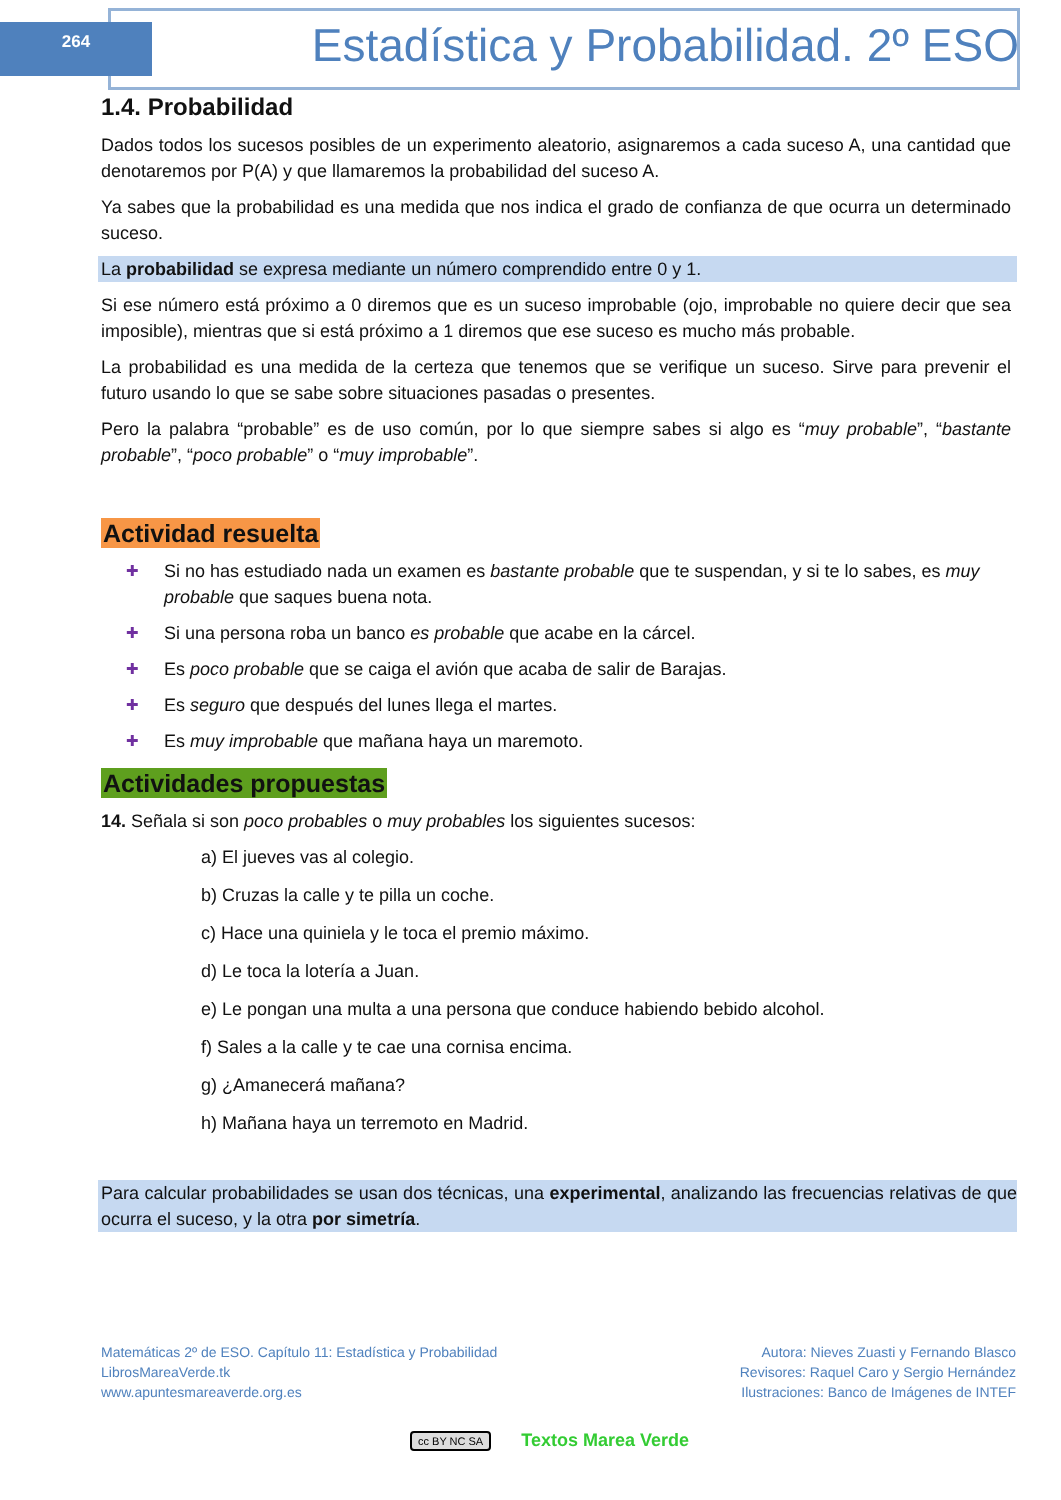264
Estadística y Probabilidad. 2º ESO
1.4. Probabilidad
Dados todos los sucesos posibles de un experimento aleatorio, asignaremos a cada suceso A, una cantidad que denotaremos por P(A) y que llamaremos la probabilidad del suceso A.
Ya sabes que la probabilidad es una medida que nos indica el grado de confianza de que ocurra un determinado suceso.
La probabilidad se expresa mediante un número comprendido entre 0 y 1.
Si ese número está próximo a 0 diremos que es un suceso improbable (ojo, improbable no quiere decir que sea imposible), mientras que si está próximo a 1 diremos que ese suceso es mucho más probable.
La probabilidad es una medida de la certeza que tenemos que se verifique un suceso. Sirve para prevenir el futuro usando lo que se sabe sobre situaciones pasadas o presentes.
Pero la palabra “probable” es de uso común, por lo que siempre sabes si algo es “muy probable”, “bastante probable”, “poco probable” o “muy improbable”.
Actividad resuelta
✚ Si no has estudiado nada un examen es bastante probable que te suspendan, y si te lo sabes, es muy probable que saques buena nota.
✚ Si una persona roba un banco es probable que acabe en la cárcel.
✚ Es poco probable que se caiga el avión que acaba de salir de Barajas.
✚ Es seguro que después del lunes llega el martes.
✚ Es muy improbable que mañana haya un maremoto.
Actividades propuestas
14. Señala si son poco probables o muy probables los siguientes sucesos:
a) El jueves vas al colegio.
b) Cruzas la calle y te pilla un coche.
c) Hace una quiniela y le toca el premio máximo.
d) Le toca la lotería a Juan.
e) Le pongan una multa a una persona que conduce habiendo bebido alcohol.
f) Sales a la calle y te cae una cornisa encima.
g) ¿Amanecerá mañana?
h) Mañana haya un terremoto en Madrid.
Para calcular probabilidades se usan dos técnicas, una experimental, analizando las frecuencias relativas de que ocurra el suceso, y la otra por simetría.
Matemáticas 2º de ESO. Capítulo 11: Estadística y Probabilidad
LibrosMareaVerde.tk
www.apuntesmareaverde.org.es
Autora: Nieves Zuasti y Fernando Blasco
Revisores: Raquel Caro y Sergio Hernández
Ilustraciones: Banco de Imágenes de INTEF
cc BY NC SA Textos Marea Verde